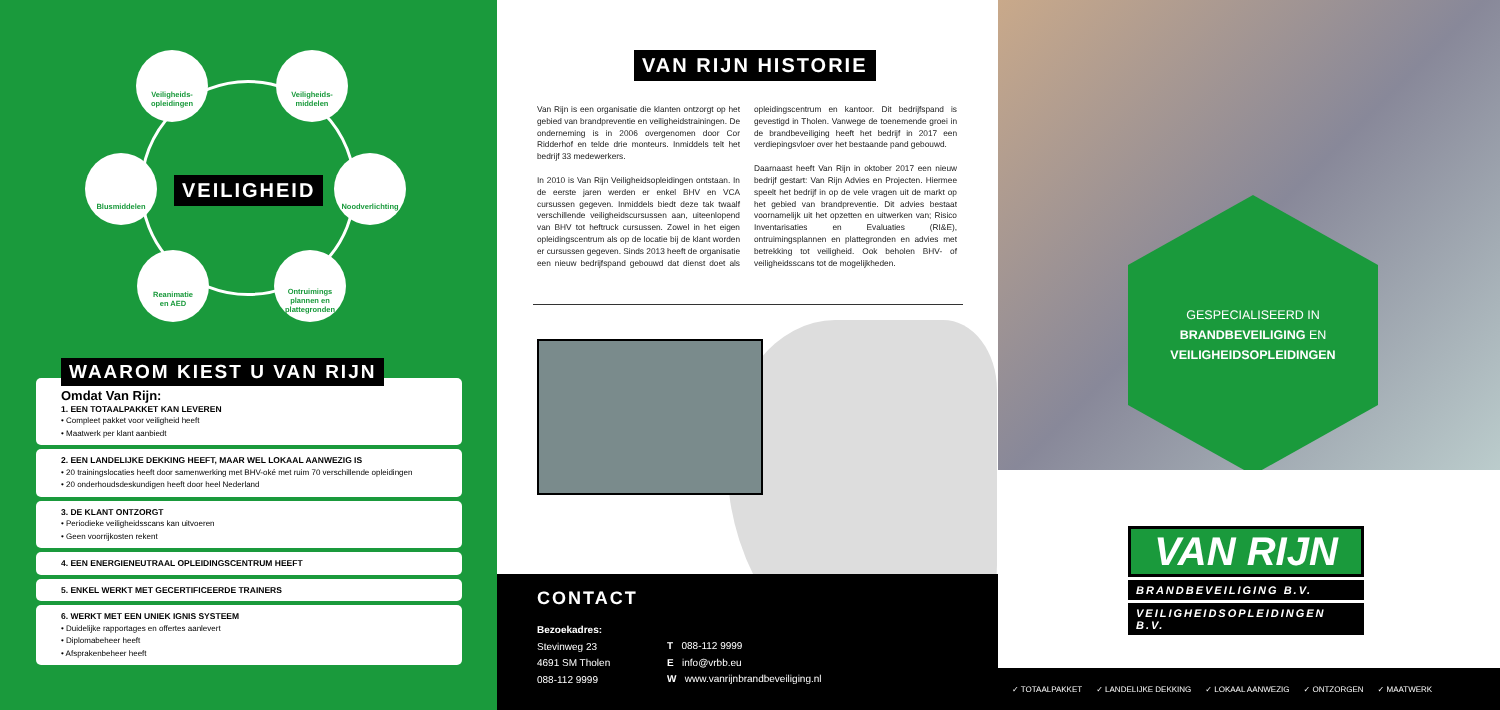Veiligheids-
opleidingen
Veiligheids-
middelen
Blusmiddelen Noodverlichting
Reanimatie
en AED
Ontruimings plannen en plattegronden
VEILIGHEID
WAAROM KIEST U VAN RIJN
Omdat Van Rijn:
1. EEN TOTAALPAKKET KAN LEVEREN
• Compleet pakket voor veiligheid heeft
• Maatwerk per klant aanbiedt
2. EEN LANDELIJKE DEKKING HEEFT, MAAR WEL LOKAAL AANWEZIG IS
• 20 trainingslocaties heeft door samenwerking met BHV-oké met ruim 70 verschillende opleidingen
• 20 onderhoudsdeskundigen heeft door heel Nederland
3. DE KLANT ONTZORGT
• Periodieke veiligheidsscans kan uitvoeren
• Geen voorrijkosten rekent
4. EEN ENERGIENEUTRAAL OPLEIDINGSCENTRUM HEEFT
5. ENKEL WERKT MET GECERTIFICEERDE TRAINERS
6. WERKT MET EEN UNIEK IGNIS SYSTEEM
• Duidelijke rapportages en offertes aanlevert
• Diplomabeheer heeft
• Afsprakenbeheer heeft
VAN RIJN HISTORIE
Van Rijn is een organisatie die klanten ontzorgt op het gebied van brandpreventie en veiligheidstrainingen. De onderneming is in 2006 overgenomen door Cor Ridderhof en telde drie monteurs. Inmiddels telt het bedrijf 33 medewerkers.
In 2010 is Van Rijn Veiligheidsopleidingen ontstaan. In de eerste jaren werden er enkel BHV en VCA cursussen gegeven. Inmiddels biedt deze tak twaalf verschillende veiligheidscursussen aan, uiteenlopend van BHV tot heftruck cursussen. Zowel in het eigen opleidingscentrum als op de locatie bij de klant worden er cursussen gegeven. Sinds 2013 heeft de organisatie een nieuw bedrijfspand gebouwd dat dienst doet als opleidingscentrum en kantoor. Dit bedrijfspand is gevestigd in Tholen. Vanwege de toenemende groei in de brandbeveiliging heeft het bedrijf in 2017 een verdiepingsvloer over het bestaande pand gebouwd.
Daarnaast heeft Van Rijn in oktober 2017 een nieuw bedrijf gestart: Van Rijn Advies en Projecten. Hiermee speelt het bedrijf in op de vele vragen uit de markt op het gebied van brandpreventie. Dit advies bestaat voornamelijk uit het opzetten en uitwerken van; Risico Inventarisaties en Evaluaties (RI&E), ontruimingsplannen en plattegronden en advies met betrekking tot veiligheid. Ook beholen BHV- of veiligheidsscans tot de mogelijkheden.
CONTACT
Bezoekadres:
Stevinweg 23
4691 SM Tholen
088-112 9999
T 088-112 9999
E info@vrbb.eu
W www.vanrijnbrandbeveiliging.nl
GESPECIALISEERD IN
BRANDBEVEILIGING EN
VEILIGHEIDSOPLEIDINGEN
VAN RIJN
BRANDBEVEILIGING B.V.
VEILIGHEIDSOPLEIDINGEN B.V.
✓ TOTAALPAKKET ✓ LANDELIJKE DEKKING ✓ LOKAAL AANWEZIG ✓ ONTZORGEN ✓ MAATWERK